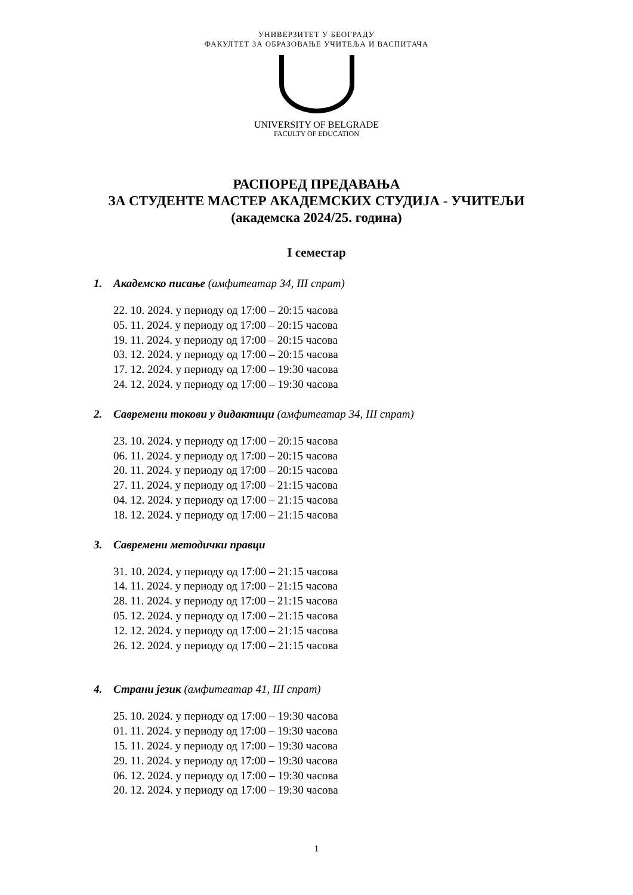УНИВЕРЗИТЕТ У БЕОГРАДУ
ФАКУЛТЕТ ЗА ОБРАЗОВАЊЕ УЧИТЕЉА И ВАСПИТАЧА
UNIVERSITY OF BELGRADE
FACULTY OF EDUCATION
РАСПОРЕД ПРЕДАВАЊА
ЗА СТУДЕНТЕ МАСТЕР АКАДЕМСКИХ СТУДИЈА - УЧИТЕЉИ
(академска 2024/25. година)
I семестар
1. Академско писање (амфитеатар 34, III спрат)
22. 10. 2024. у периоду од 17:00 – 20:15 часова
05. 11. 2024. у периоду од 17:00 – 20:15 часова
19. 11. 2024. у периоду од 17:00 – 20:15 часова
03. 12. 2024. у периоду од 17:00 – 20:15 часова
17. 12. 2024. у периоду од 17:00 – 19:30 часова
24. 12. 2024. у периоду од 17:00 – 19:30 часова
2. Савремени токови у дидактици (амфитеатар 34, III спрат)
23. 10. 2024. у периоду од 17:00 – 20:15 часова
06. 11. 2024. у периоду од 17:00 – 20:15 часова
20. 11. 2024. у периоду од 17:00 – 20:15 часова
27. 11. 2024. у периоду од 17:00 – 21:15 часова
04. 12. 2024. у периоду од 17:00 – 21:15 часова
18. 12. 2024. у периоду од 17:00 – 21:15 часова
3. Савремени методички правци
31. 10. 2024. у периоду од 17:00 – 21:15 часова
14. 11. 2024. у периоду од 17:00 – 21:15 часова
28. 11. 2024. у периоду од 17:00 – 21:15 часова
05. 12. 2024. у периоду од 17:00 – 21:15 часова
12. 12. 2024. у периоду од 17:00 – 21:15 часова
26. 12. 2024. у периоду од 17:00 – 21:15 часова
4. Страни језик (амфитеатар 41, III спрат)
25. 10. 2024. у периоду од 17:00 – 19:30 часова
01. 11. 2024. у периоду од 17:00 – 19:30 часова
15. 11. 2024. у периоду од 17:00 – 19:30 часова
29. 11. 2024. у периоду од 17:00 – 19:30 часова
06. 12. 2024. у периоду од 17:00 – 19:30 часова
20. 12. 2024. у периоду од 17:00 – 19:30 часова
1